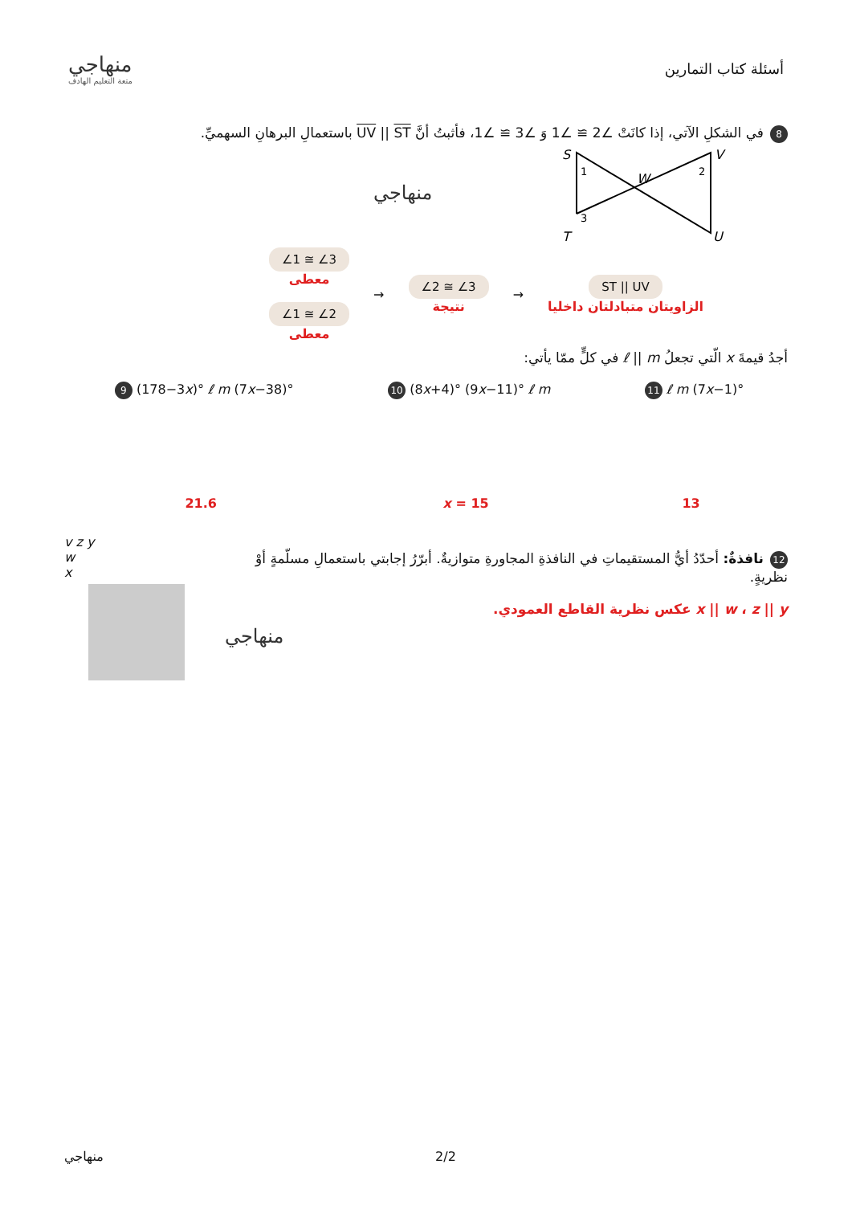منهاجي
متعة التعليم الهادف
أسئلة كتاب التمارين
8 في الشكلِ الآتي، إذا كانَتْ ∠2 ≅ ∠1 وَ ∠3 ≅ ∠1، فأثبتُ أنَّ UV || ST باستعمالِ البرهانِ السهميِّ.
S
V
T
U
W
1
2
3
منهاجي
∠1 ≅ ∠3
معطى
∠1 ≅ ∠2
معطى
→
∠2 ≅ ∠3
نتيجة
→
ST || UV
الزاويتان متبادلتان داخليا
أجدُ قيمةَ x الّتي تجعلُ ℓ || m في كلٍّ ممّا يأتي:
9 (178−3x)° ℓ m (7x−38)°
21.6
10 (8x+4)° (9x−11)° ℓ m
x = 15
11 ℓ m (7x−1)°
13
v z y
w
x
12 نافذةٌ: أحدّدُ أيُّ المستقيماتِ في النافذةِ المجاورةِ متوازيةٌ. أبرّرُ إجابتي باستعمالِ مسلّمةٍ أوْ نظريةٍ.
x || w ، z || y عكس نظرية القاطع العمودي.
منهاجي
منهاجي 2/2